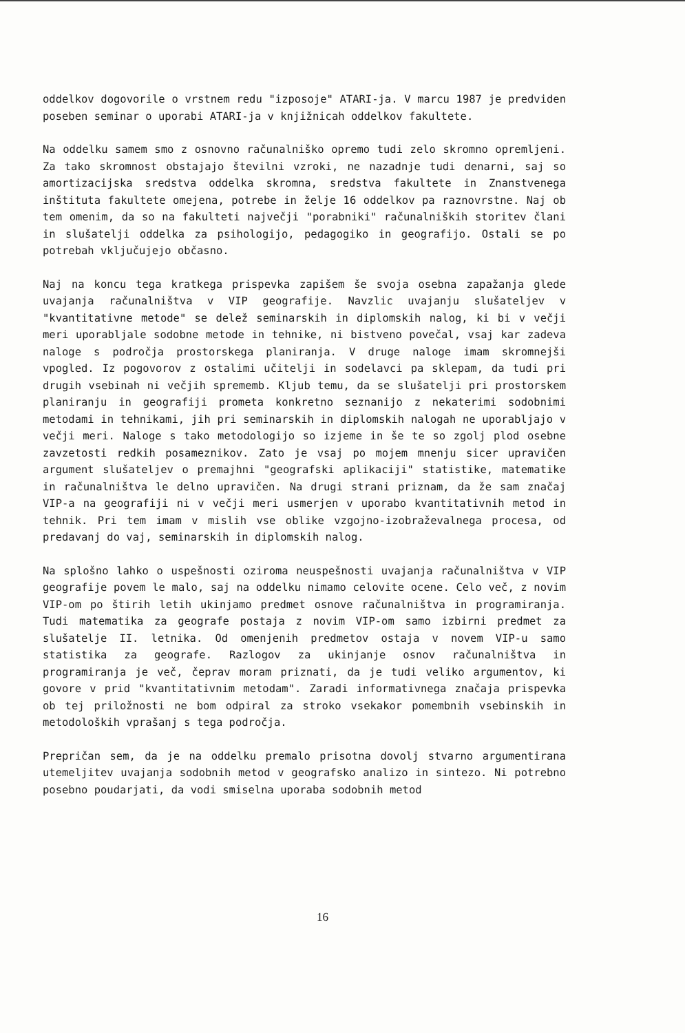oddelkov dogovorile o vrstnem redu "izposoje" ATARI-ja. V marcu 1987 je predviden poseben seminar o uporabi ATARI-ja v knjižnicah oddelkov fakultete.
Na oddelku samem smo z osnovno računalniško opremo tudi zelo skromno opremljeni. Za tako skromnost obstajajo številni vzroki, ne nazadnje tudi denarni, saj so amortizacijska sredstva oddelka skromna, sredstva fakultete in Znanstvenega inštituta fakultete omejena, potrebe in želje 16 oddelkov pa raznovrstne. Naj ob tem omenim, da so na fakulteti največji "porabniki" računalniških storitev člani in slušatelji oddelka za psihologijo, pedagogiko in geografijo. Ostali se po potrebah vključujejo občasno.
Naj na koncu tega kratkega prispevka zapišem še svoja osebna zapažanja glede uvajanja računalništva v VIP geografije. Navzlic uvajanju slušateljev v "kvantitativne metode" se delež seminarskih in diplomskih nalog, ki bi v večji meri uporabljale sodobne metode in tehnike, ni bistveno povečal, vsaj kar zadeva naloge s področja prostorskega planiranja. V druge naloge imam skromnejši vpogled. Iz pogovorov z ostalimi učitelji in sodelavci pa sklepam, da tudi pri drugih vsebinah ni večjih sprememb. Kljub temu, da se slušatelji pri prostorskem planiranju in geografiji prometa konkretno seznanijo z nekaterimi sodobnimi metodami in tehnikami, jih pri seminarskih in diplomskih nalogah ne uporabljajo v večji meri. Naloge s tako metodologijo so izjeme in še te so zgolj plod osebne zavzetosti redkih posameznikov. Zato je vsaj po mojem mnenju sicer upravičen argument slušateljev o premajhni "geografski aplikaciji" statistike, matematike in računalništva le delno upravičen. Na drugi strani priznam, da že sam značaj VIP-a na geografiji ni v večji meri usmerjen v uporabo kvantitativnih metod in tehnik. Pri tem imam v mislih vse oblike vzgojno-izobraževalnega procesa, od predavanj do vaj, seminarskih in diplomskih nalog.
Na splošno lahko o uspešnosti oziroma neuspešnosti uvajanja računalništva v VIP geografije povem le malo, saj na oddelku nimamo celovite ocene. Celo več, z novim VIP-om po štirih letih ukinjamo predmet osnove računalništva in programiranja. Tudi matematika za geografe postaja z novim VIP-om samo izbirni predmet za slušatelje II. letnika. Od omenjenih predmetov ostaja v novem VIP-u samo statistika za geografe. Razlogov za ukinjanje osnov računalništva in programiranja je več, čeprav moram priznati, da je tudi veliko argumentov, ki govore v prid "kvantitativnim metodam". Zaradi informativnega značaja prispevka ob tej priložnosti ne bom odpiral za stroko vsekakor pomembnih vsebinskih in metodoloških vprašanj s tega področja.
Prepričan sem, da je na oddelku premalo prisotna dovolj stvarno argumentirana utemeljitev uvajanja sodobnih metod v geografsko analizo in sintezo. Ni potrebno posebno poudarjati, da vodi smiselna uporaba sodobnih metod
16